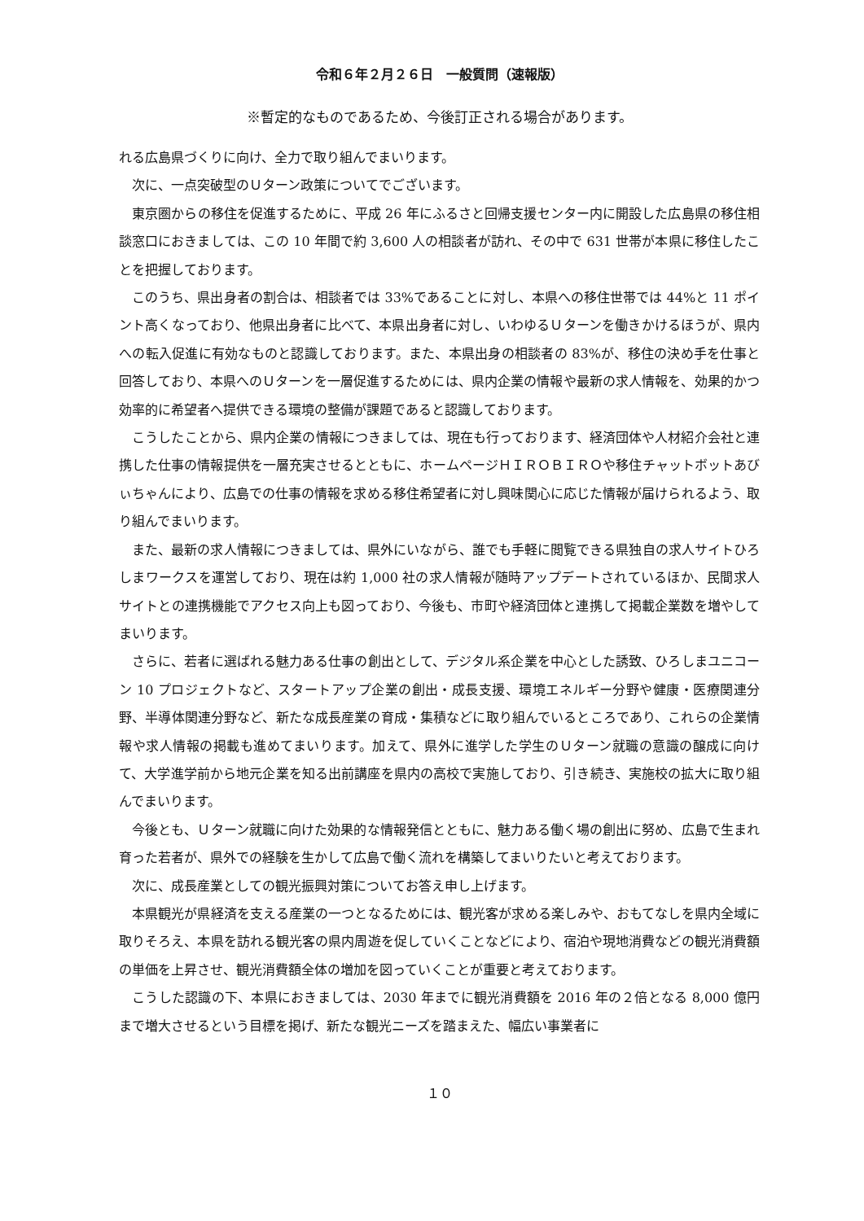令和６年２月２６日　一般質問（速報版）
※暫定的なものであるため、今後訂正される場合があります。
れる広島県づくりに向け、全力で取り組んでまいります。
　次に、一点突破型のＵターン政策についてでございます。
　東京圏からの移住を促進するために、平成 26 年にふるさと回帰支援センター内に開設した広島県の移住相談窓口におきましては、この 10 年間で約 3,600 人の相談者が訪れ、その中で 631 世帯が本県に移住したことを把握しております。
　このうち、県出身者の割合は、相談者では 33%であることに対し、本県への移住世帯では 44%と 11 ポイント高くなっており、他県出身者に比べて、本県出身者に対し、いわゆるＵターンを働きかけるほうが、県内への転入促進に有効なものと認識しております。また、本県出身の相談者の 83%が、移住の決め手を仕事と回答しており、本県へのＵターンを一層促進するためには、県内企業の情報や最新の求人情報を、効果的かつ効率的に希望者へ提供できる環境の整備が課題であると認識しております。
　こうしたことから、県内企業の情報につきましては、現在も行っております、経済団体や人材紹介会社と連携した仕事の情報提供を一層充実させるとともに、ホームページＨＩＲＯＢＩＲＯや移住チャットボットあびぃちゃんにより、広島での仕事の情報を求める移住希望者に対し興味関心に応じた情報が届けられるよう、取り組んでまいります。
　また、最新の求人情報につきましては、県外にいながら、誰でも手軽に閲覧できる県独自の求人サイトひろしまワークスを運営しており、現在は約 1,000 社の求人情報が随時アップデートされているほか、民間求人サイトとの連携機能でアクセス向上も図っており、今後も、市町や経済団体と連携して掲載企業数を増やしてまいります。
　さらに、若者に選ばれる魅力ある仕事の創出として、デジタル系企業を中心とした誘致、ひろしまユニコーン 10 プロジェクトなど、スタートアップ企業の創出・成長支援、環境エネルギー分野や健康・医療関連分野、半導体関連分野など、新たな成長産業の育成・集積などに取り組んでいるところであり、これらの企業情報や求人情報の掲載も進めてまいります。加えて、県外に進学した学生のＵターン就職の意識の醸成に向けて、大学進学前から地元企業を知る出前講座を県内の高校で実施しており、引き続き、実施校の拡大に取り組んでまいります。
　今後とも、Ｕターン就職に向けた効果的な情報発信とともに、魅力ある働く場の創出に努め、広島で生まれ育った若者が、県外での経験を生かして広島で働く流れを構築してまいりたいと考えております。
　次に、成長産業としての観光振興対策についてお答え申し上げます。
　本県観光が県経済を支える産業の一つとなるためには、観光客が求める楽しみや、おもてなしを県内全域に取りそろえ、本県を訪れる観光客の県内周遊を促していくことなどにより、宿泊や現地消費などの観光消費額の単価を上昇させ、観光消費額全体の増加を図っていくことが重要と考えております。
　こうした認識の下、本県におきましては、2030 年までに観光消費額を 2016 年の２倍となる 8,000 億円まで増大させるという目標を掲げ、新たな観光ニーズを踏まえた、幅広い事業者に
１０